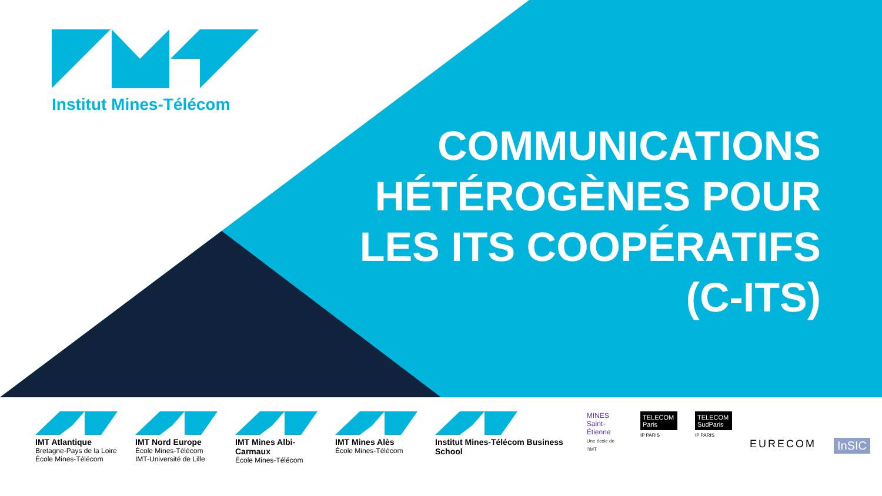Institut Mines-Télécom
COMMUNICATIONS HÉTÉROGÈNES POUR LES ITS COOPÉRATIFS (C-ITS)
IMT Atlantique
Bretagne-Pays de la Loire
École Mines-Télécom
IMT Nord Europe
École Mines-Télécom
IMT-Université de Lille
IMT Mines Albi-Carmaux
École Mines-Télécom
IMT Mines Alès
École Mines-Télécom
Institut Mines-Télécom Business School
MINES
Saint-Étienne
Une école de l'IMT
TELECOM Paris
IP PARIS
TELECOM SudParis
IP PARIS
EURECOM InSIC